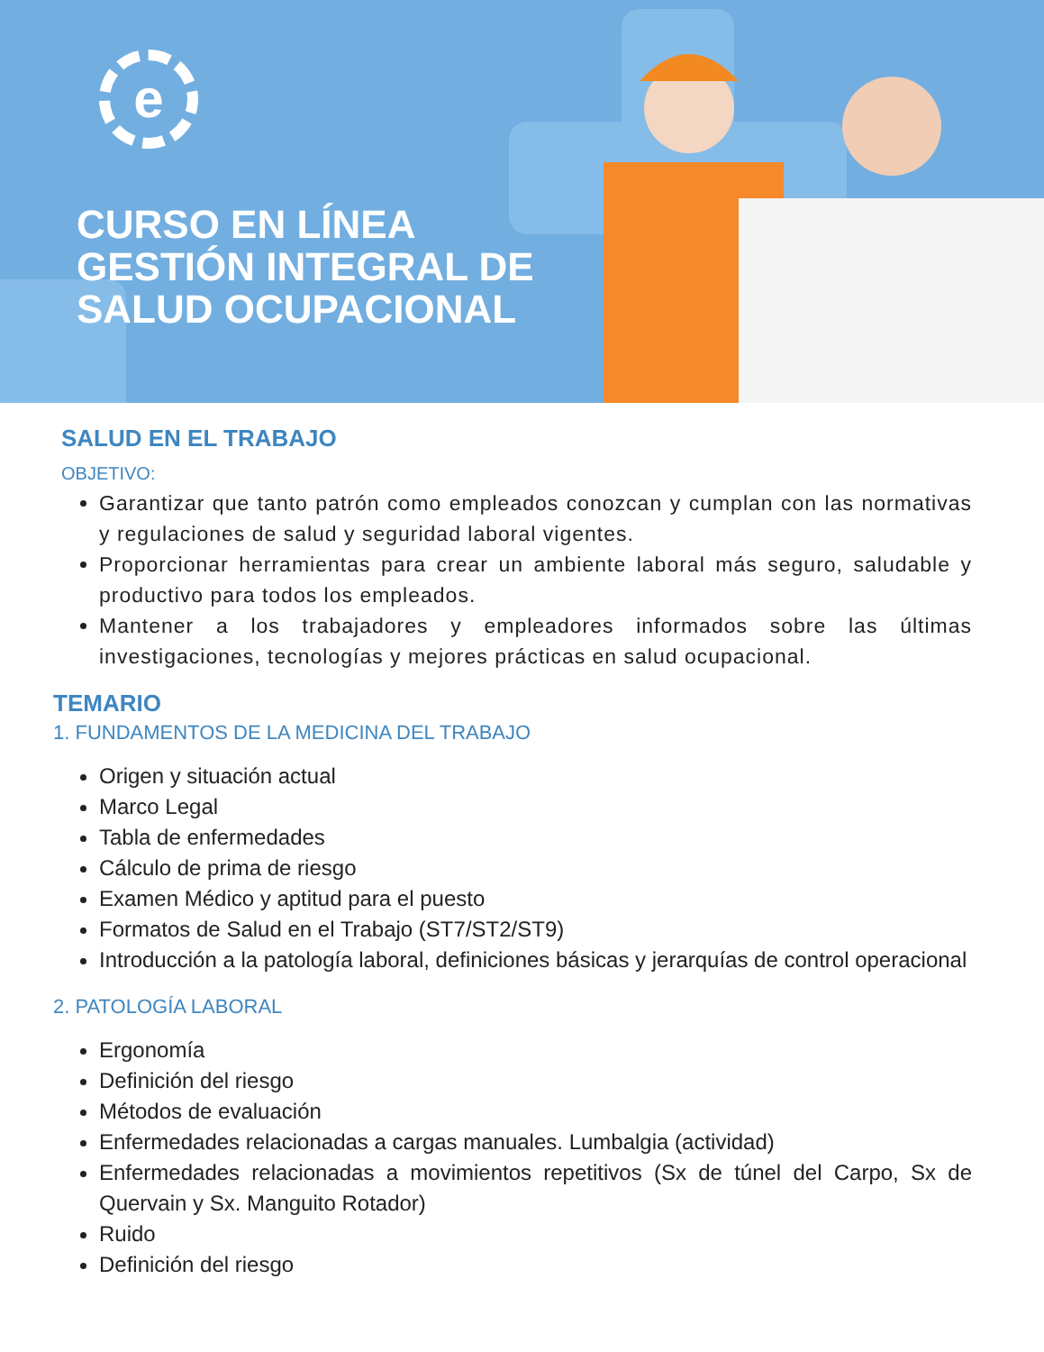e
CURSO EN LÍNEA
GESTIÓN INTEGRAL DE
SALUD OCUPACIONAL
SALUD EN EL TRABAJO
OBJETIVO:
Garantizar que tanto patrón como empleados conozcan y cumplan con las normativas y regulaciones de salud y seguridad laboral vigentes.
Proporcionar herramientas para crear un ambiente laboral más seguro, saludable y productivo para todos los empleados.
Mantener a los trabajadores y empleadores informados sobre las últimas investigaciones, tecnologías y mejores prácticas en salud ocupacional.
TEMARIO
1. FUNDAMENTOS DE LA MEDICINA DEL TRABAJO
Origen y situación actual
Marco Legal
Tabla de enfermedades
Cálculo de prima de riesgo
Examen Médico y aptitud para el puesto
Formatos de Salud en el Trabajo (ST7/ST2/ST9)
Introducción a la patología laboral, definiciones básicas y jerarquías de control operacional
2. PATOLOGÍA LABORAL
Ergonomía
Definición del riesgo
Métodos de evaluación
Enfermedades relacionadas a cargas manuales. Lumbalgia (actividad)
Enfermedades relacionadas a movimientos repetitivos (Sx de túnel del Carpo, Sx de Quervain y Sx. Manguito Rotador)
Ruido
Definición del riesgo